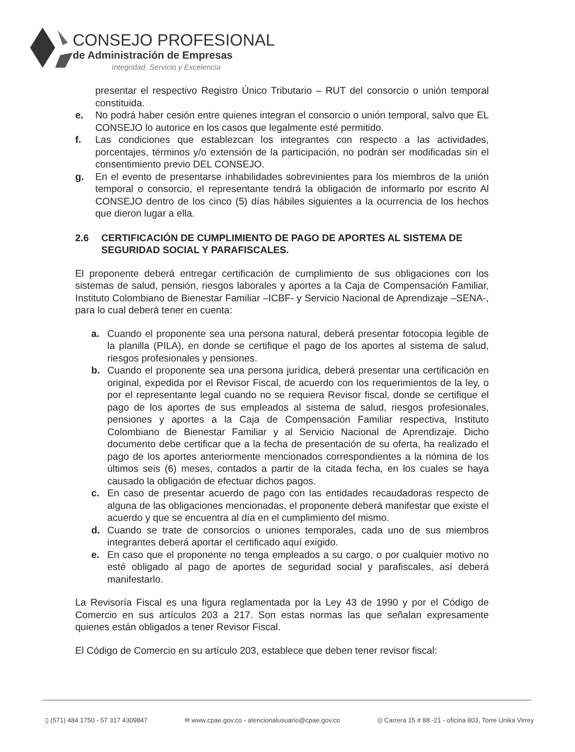CONSEJO PROFESIONAL
de Administración de Empresas
Integridad, Servicio y Excelencia
presentar el respectivo Registro Único Tributario – RUT del consorcio o unión temporal constituida.
e. No podrá haber cesión entre quienes integran el consorcio o unión temporal, salvo que EL CONSEJO lo autorice en los casos que legalmente esté permitido.
f. Las condiciones que establezcan los integrantes con respecto a las actividades, porcentajes, términos y/o extensión de la participación, no podrán ser modificadas sin el consentimiento previo DEL CONSEJO.
g. En el evento de presentarse inhabilidades sobrevinientes para los miembros de la unión temporal o consorcio, el representante tendrá la obligación de informarlo por escrito Al CONSEJO dentro de los cinco (5) días hábiles siguientes a la ocurrencia de los hechos que dieron lugar a ella.
2.6 CERTIFICACIÓN DE CUMPLIMIENTO DE PAGO DE APORTES AL SISTEMA DE SEGURIDAD SOCIAL Y PARAFISCALES.
El proponente deberá entregar certificación de cumplimiento de sus obligaciones con los sistemas de salud, pensión, riesgos laborales y aportes a la Caja de Compensación Familiar, Instituto Colombiano de Bienestar Familiar –ICBF- y Servicio Nacional de Aprendizaje –SENA-, para lo cual deberá tener en cuenta:
a. Cuando el proponente sea una persona natural, deberá presentar fotocopia legible de la planilla (PILA), en donde se certifique el pago de los aportes al sistema de salud, riesgos profesionales y pensiones.
b. Cuando el proponente sea una persona jurídica, deberá presentar una certificación en original, expedida por el Revisor Fiscal, de acuerdo con los requerimientos de la ley, o por el representante legal cuando no se requiera Revisor fiscal, donde se certifique el pago de los aportes de sus empleados al sistema de salud, riesgos profesionales, pensiones y aportes a la Caja de Compensación Familiar respectiva, Instituto Colombiano de Bienestar Familiar y al Servicio Nacional de Aprendizaje. Dicho documento debe certificar que a la fecha de presentación de su oferta, ha realizado el pago de los aportes anteriormente mencionados correspondientes a la nómina de los últimos seis (6) meses, contados a partir de la citada fecha, en los cuales se haya causado la obligación de efectuar dichos pagos.
c. En caso de presentar acuerdo de pago con las entidades recaudadoras respecto de alguna de las obligaciones mencionadas, el proponente deberá manifestar que existe el acuerdo y que se encuentra al día en el cumplimiento del mismo.
d. Cuando se trate de consorcios o uniones temporales, cada uno de sus miembros integrantes deberá aportar el certificado aquí exigido.
e. En caso que el proponente no tenga empleados a su cargo, o por cualquier motivo no esté obligado al pago de aportes de seguridad social y parafiscales, así deberá manifestarlo.
La Revisoría Fiscal es una figura reglamentada por la Ley 43 de 1990 y por el Código de Comercio en sus artículos 203 a 217. Son estas normas las que señalan expresamente quienes están obligados a tener Revisor Fiscal.
El Código de Comercio en su artículo 203, establece que deben tener revisor fiscal:
▯ (571) 484 1750 - 57 317 4309847 ✉ www.cpae.gov.co - atencionalusuario@cpae.gov.co ◎ Carrera 15 # 88 -21 - oficina 803, Torre Unika Virrey